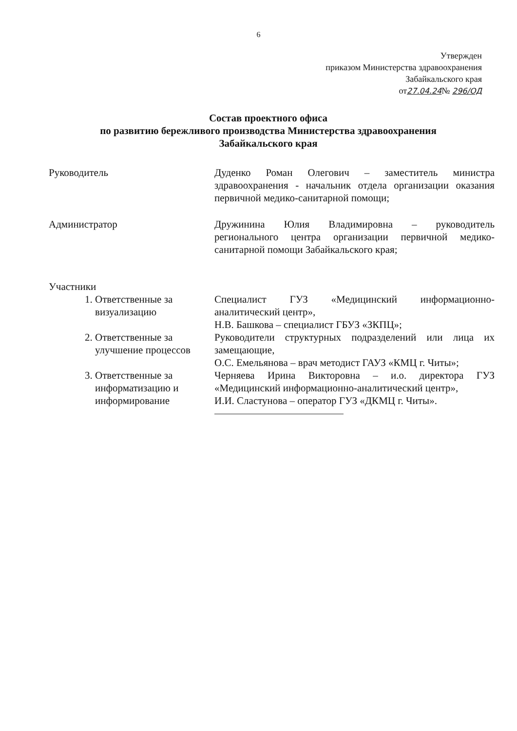6
Утвержден
приказом Министерства здравоохранения
Забайкальского края
от27.04.24№ 296/ОД
Состав проектного офиса
по развитию бережливого производства Министерства здравоохранения
Забайкальского края
Руководитель Дуденко Роман Олегович – заместитель министра здравоохранения - начальник отдела организации оказания первичной медико-санитарной помощи;
Администратор Дружинина Юлия Владимировна – руководитель регионального центра организации первичной медико-санитарной помощи Забайкальского края;
Участники
1. Ответственные за визуализацию
Специалист ГУЗ «Медицинский информационно-аналитический центр»,
Н.В. Башкова – специалист ГБУЗ «ЗКПЦ»;
2. Ответственные за улучшение процессов
Руководители структурных подразделений или лица их замещающие,
О.С. Емельянова – врач методист ГАУЗ «КМЦ г. Читы»;
3. Ответственные за информатизацию и информирование
Черняева Ирина Викторовна – и.о. директора ГУЗ «Медицинский информационно-аналитический центр»,
И.И. Сластунова – оператор ГУЗ «ДКМЦ г. Читы».